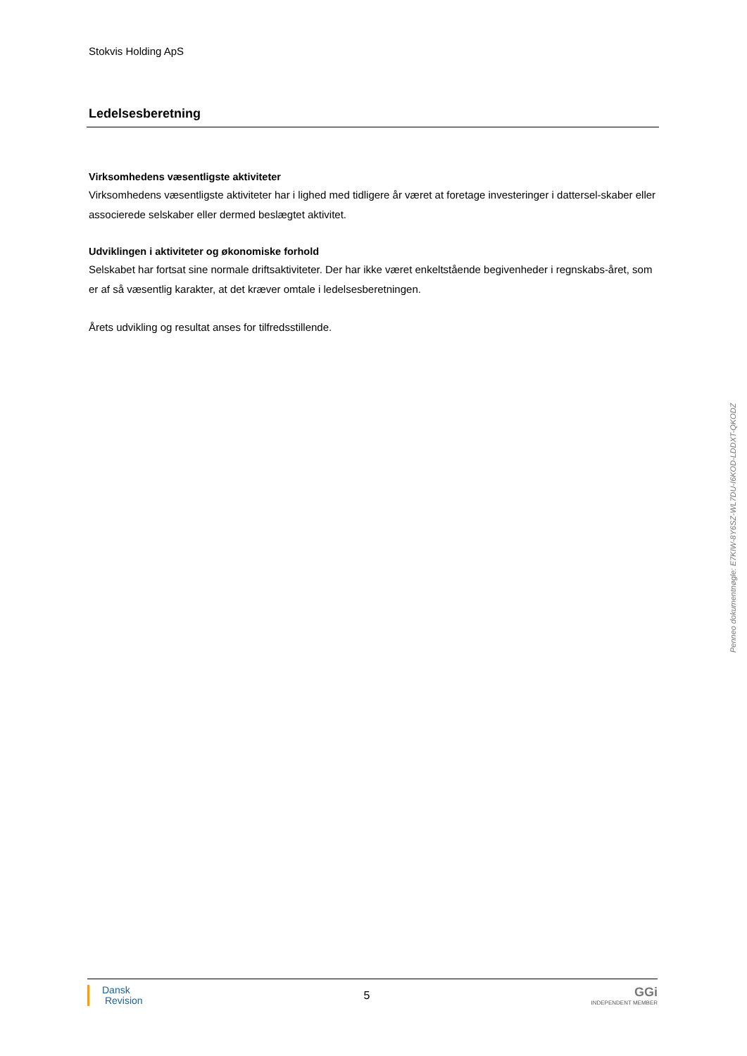Stokvis Holding ApS
Ledelsesberetning
Virksomhedens væsentligste aktiviteter
Virksomhedens væsentligste aktiviteter har i lighed med tidligere år været at foretage investeringer i dattersel-skaber eller associerede selskaber eller dermed beslægtet aktivitet.
Udviklingen i aktiviteter og økonomiske forhold
Selskabet har fortsat sine normale driftsaktiviteter. Der har ikke været enkeltstående begivenheder i regnskabs-året, som er af så væsentlig karakter, at det kræver omtale i ledelsesberetningen.
Årets udvikling og resultat anses for tilfredsstillende.
Penneo dokumentnøgle: E7KIW-8Y6SZ-WL7DU-I6KOD-LDDXT-QKODZ
Dansk
Revision
5
GGi
INDEPENDENT MEMBER